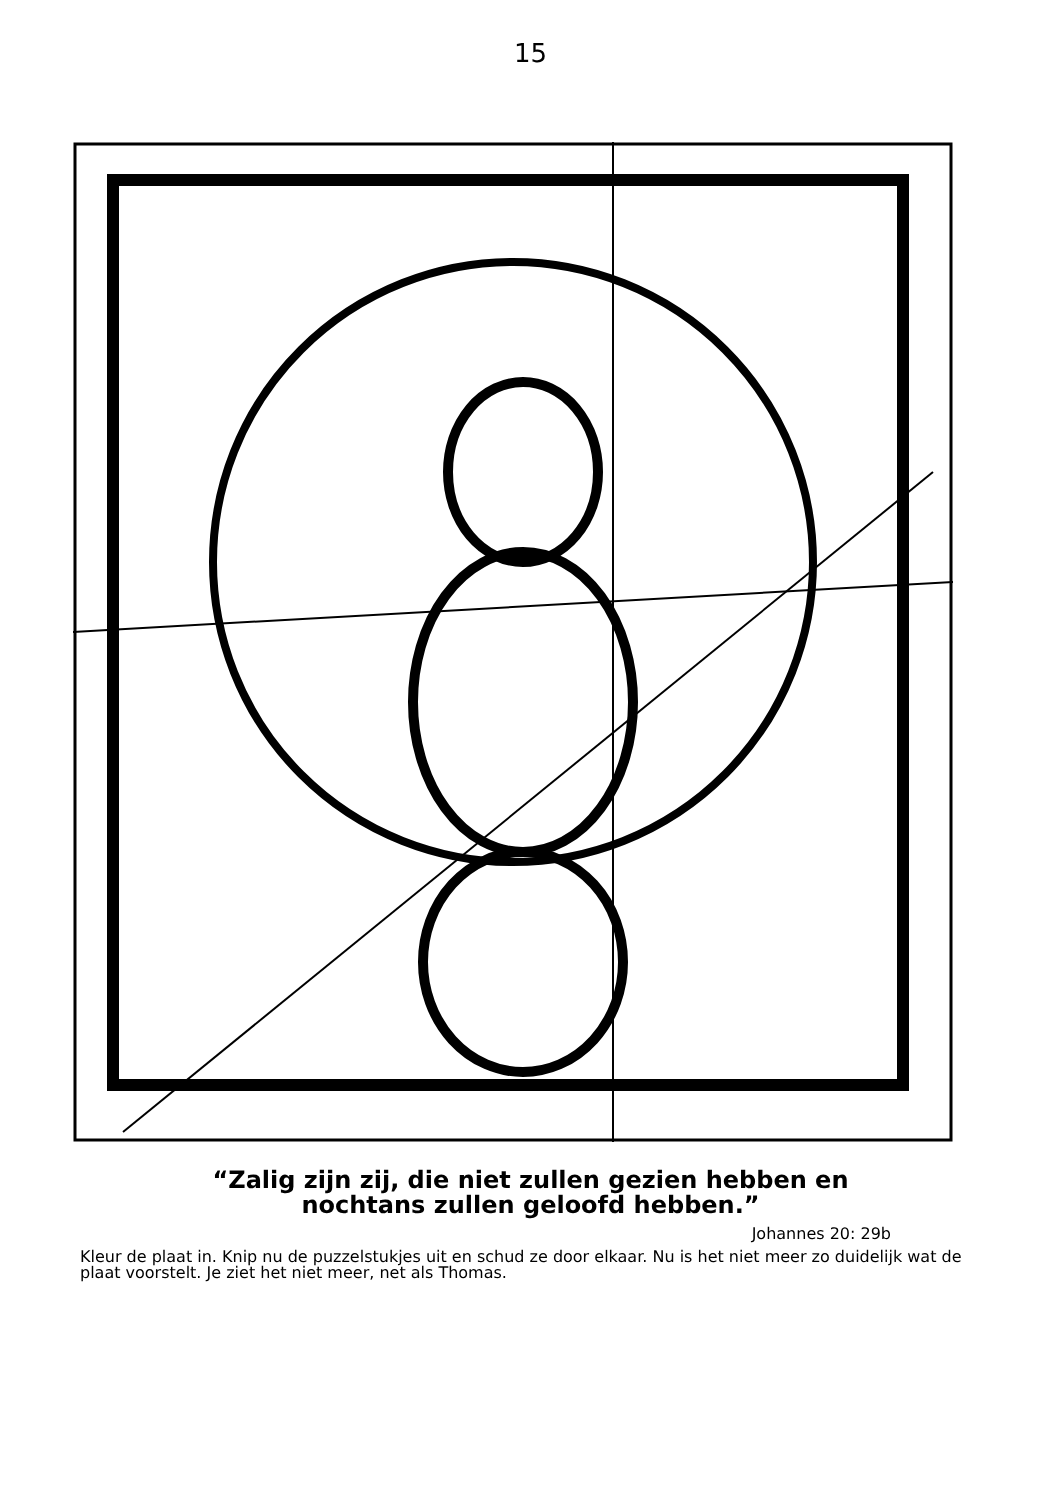15
“Zalig zijn zij, die niet zullen gezien hebben en
nochtans zullen geloofd hebben.”
Johannes 20: 29b
Kleur de plaat in. Knip nu de puzzelstukjes uit en schud ze door elkaar. Nu is het niet meer zo duidelijk wat de plaat voorstelt. Je ziet het niet meer, net als Thomas.